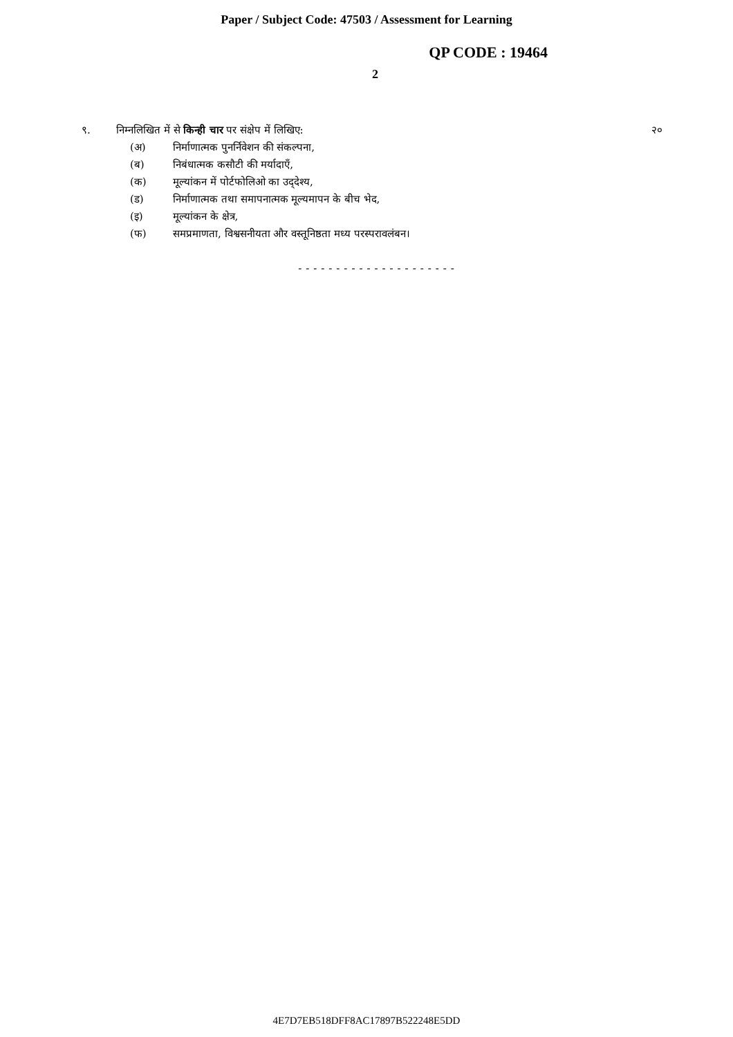Paper / Subject Code: 47503 / Assessment for Learning
QP CODE : 19464
2
९. निम्नलिखित में से किन्ही चार पर संक्षेप में लिखिए: २०
(अ) निर्माणात्मक पुनर्निवेशन की संकल्पना,
(ब) निबंधात्मक कसौटी की मर्यादाएँ,
(क) मूल्यांकन में पोर्टफोलिओ का उद्‌देश्य,
(ड) निर्माणात्मक तथा समापनात्मक मूल्यमापन के बीच भेद,
(इ) मूल्यांकन के क्षेत्र,
(फ) समप्रमाणता, विश्वसनीयता और वस्तूनिष्ठता मध्य परस्परावलंबन।
---------------------
4E7D7EB518DFF8AC17897B522248E5DD